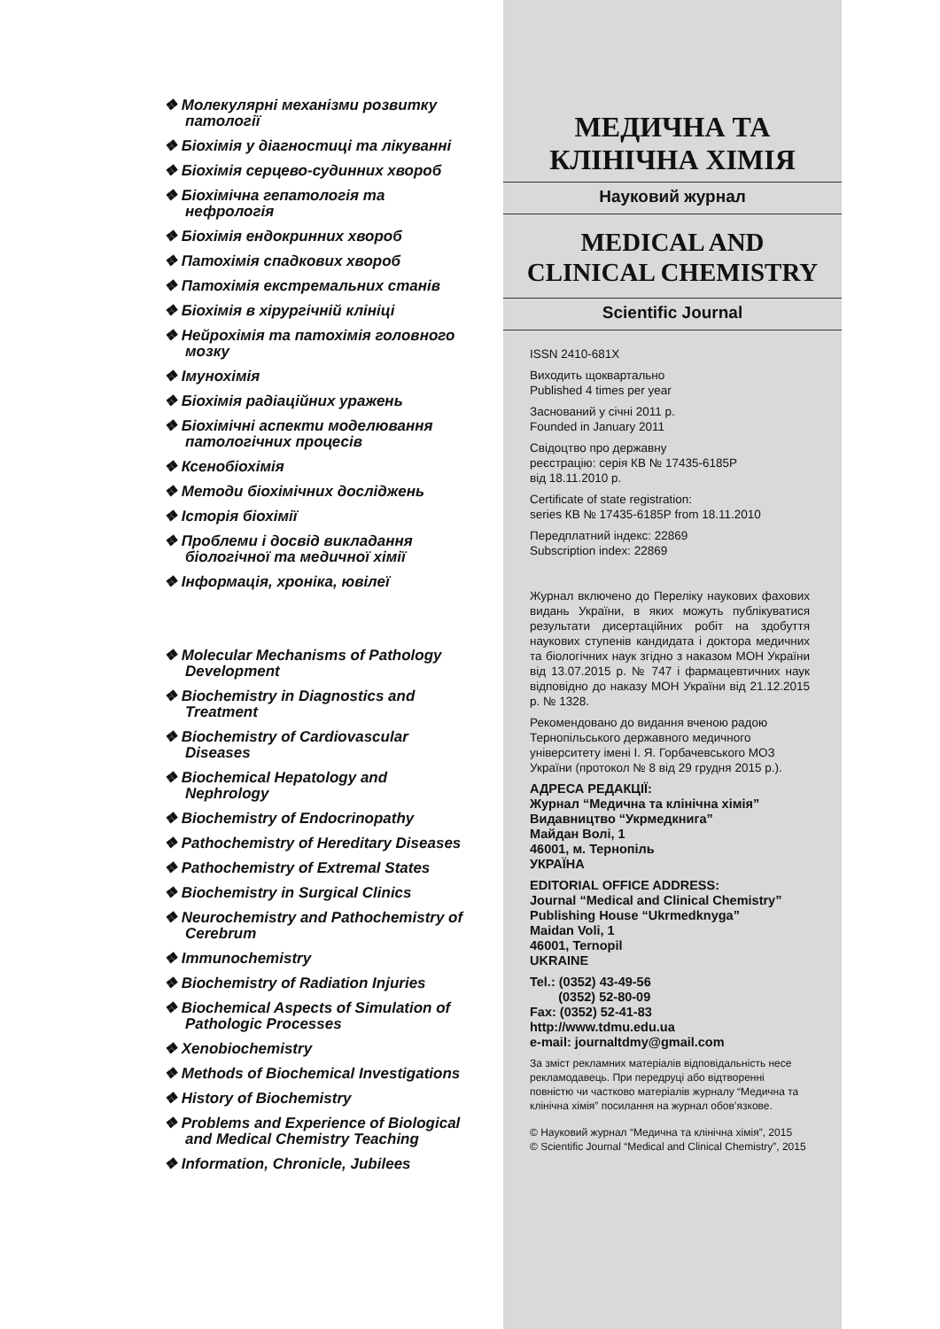❖ Молекулярні механізми розвитку патології
❖ Біохімія у діагностиці та лікуванні
❖ Біохімія серцево-судинних хвороб
❖ Біохімічна гепатологія та нефрологія
❖ Біохімія ендокринних хвороб
❖ Патохімія спадкових хвороб
❖ Патохімія екстремальних станів
❖ Біохімія в хірургічній клініці
❖ Нейрохімія та патохімія головного мозку
❖ Імунохімія
❖ Біохімія радіаційних уражень
❖ Біохімічні аспекти моделювання патологічних процесів
❖ Ксенобіохімія
❖ Методи біохімічних досліджень
❖ Історія біохімії
❖ Проблеми і досвід викладання біологічної та медичної хімії
❖ Інформація, хроніка, ювілеї
❖ Molecular Mechanisms of Pathology Development
❖ Biochemistry in Diagnostics and Treatment
❖ Biochemistry of Cardiovascular Diseases
❖ Biochemical Hepatology and Nephrology
❖ Biochemistry of Endocrinopathy
❖ Pathochemistry of Hereditary Diseases
❖ Pathochemistry of Extremal States
❖ Biochemistry in Surgical Clinics
❖ Neurochemistry and Pathochemistry of Cerebrum
❖ Immunochemistry
❖ Biochemistry of Radiation Injuries
❖ Biochemical Aspects of Simulation of Pathologic Processes
❖ Xenobiochemistry
❖ Methods of Biochemical Investigations
❖ History of Biochemistry
❖ Problems and Experience of Biological and Medical Chemistry Teaching
❖ Information, Chronicle, Jubilees
МЕДИЧНА ТА
КЛІНІЧНА ХІМІЯ
Науковий журнал
MEDICAL AND
CLINICAL CHEMISTRY
Scientific Journal
ISSN 2410-681X
Виходить щоквартально
Published 4 times per year
Заснований у січні 2011 р.
Founded in January 2011
Свідоцтво про державну
реєстрацію: серія КВ № 17435-6185Р
від 18.11.2010 р.
Certificate of state registration:
series КВ № 17435-6185Р from 18.11.2010
Передплатний індекс: 22869
Subscription index: 22869
Журнал включено до Переліку наукових фахових видань України, в яких можуть публікуватися результати дисертаційних робіт на здобуття наукових ступенів кандидата і доктора медичних та біологічних наук згідно з наказом МОН України від 13.07.2015 р. № 747 і фармацевтичних наук відповідно до наказу МОН України від 21.12.2015 р. № 1328.
Рекомендовано до видання вченою радою Тернопільського державного медичного університету імені І. Я. Горбачевського МОЗ України (протокол № 8 від 29 грудня 2015 р.).
АДРЕСА РЕДАКЦІЇ:
Журнал “Медична та клінічна хімія”
Видавництво “Укрмедкнига”
Майдан Волі, 1
46001, м. Тернопіль
УКРАЇНА
EDITORIAL OFFICE ADDRESS:
Journal “Medical and Clinical Chemistry”
Publishing House “Ukrmedknyga”
Maidan Voli, 1
46001, Ternopil
UKRAINE
Tel.: (0352) 43-49-56
(0352) 52-80-09
Fax: (0352) 52-41-83
http://www.tdmu.edu.ua
e-mail: journaltdmy@gmail.com
За зміст рекламних матеріалів відповідальність несе рекламодавець. При передруці або відтворенні повністю чи частково матеріалів журналу “Медична та клінічна хімія” посилання на журнал обов’язкове.
© Науковий журнал “Медична та клінічна хімія”, 2015
© Scientific Journal “Medical and Clinical Chemistry”, 2015